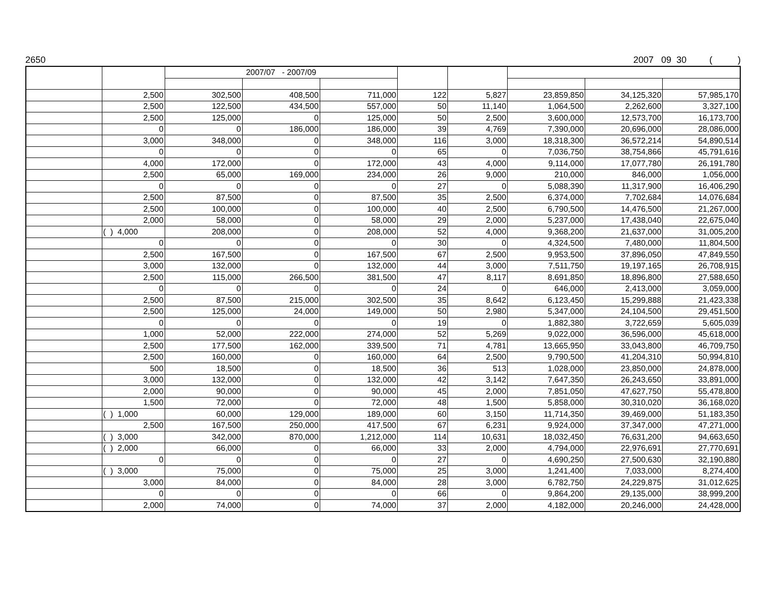2650 2007 09 30 ( )
| | | 2007/07 - 2007/09 | | | | | | | |
| --- | --- | --- | --- | --- | --- | --- | --- | --- | --- |
| | 2,500 | 302,500 | 408,500 | 711,000 | 122 | 5,827 | 23,859,850 | 34,125,320 | 57,985,170 |
| | 2,500 | 122,500 | 434,500 | 557,000 | 50 | 11,140 | 1,064,500 | 2,262,600 | 3,327,100 |
| | 2,500 | 125,000 | 0 | 125,000 | 50 | 2,500 | 3,600,000 | 12,573,700 | 16,173,700 |
| | 0 | 0 | 186,000 | 186,000 | 39 | 4,769 | 7,390,000 | 20,696,000 | 28,086,000 |
| | 3,000 | 348,000 | 0 | 348,000 | 116 | 3,000 | 18,318,300 | 36,572,214 | 54,890,514 |
| | 0 | 0 | 0 | 0 | 65 | 0 | 7,036,750 | 38,754,866 | 45,791,616 |
| | 4,000 | 172,000 | 0 | 172,000 | 43 | 4,000 | 9,114,000 | 17,077,780 | 26,191,780 |
| | 2,500 | 65,000 | 169,000 | 234,000 | 26 | 9,000 | 210,000 | 846,000 | 1,056,000 |
| | 0 | 0 | 0 | 0 | 27 | 0 | 5,088,390 | 11,317,900 | 16,406,290 |
| | 2,500 | 87,500 | 0 | 87,500 | 35 | 2,500 | 6,374,000 | 7,702,684 | 14,076,684 |
| | 2,500 | 100,000 | 0 | 100,000 | 40 | 2,500 | 6,790,500 | 14,476,500 | 21,267,000 |
| | 2,000 | 58,000 | 0 | 58,000 | 29 | 2,000 | 5,237,000 | 17,438,040 | 22,675,040 |
| | ( ) 4,000 | 208,000 | 0 | 208,000 | 52 | 4,000 | 9,368,200 | 21,637,000 | 31,005,200 |
| | 0 | 0 | 0 | 0 | 30 | 0 | 4,324,500 | 7,480,000 | 11,804,500 |
| | 2,500 | 167,500 | 0 | 167,500 | 67 | 2,500 | 9,953,500 | 37,896,050 | 47,849,550 |
| | 3,000 | 132,000 | 0 | 132,000 | 44 | 3,000 | 7,511,750 | 19,197,165 | 26,708,915 |
| | 2,500 | 115,000 | 266,500 | 381,500 | 47 | 8,117 | 8,691,850 | 18,896,800 | 27,588,650 |
| | 0 | 0 | 0 | 0 | 24 | 0 | 646,000 | 2,413,000 | 3,059,000 |
| | 2,500 | 87,500 | 215,000 | 302,500 | 35 | 8,642 | 6,123,450 | 15,299,888 | 21,423,338 |
| | 2,500 | 125,000 | 24,000 | 149,000 | 50 | 2,980 | 5,347,000 | 24,104,500 | 29,451,500 |
| | 0 | 0 | 0 | 0 | 19 | 0 | 1,882,380 | 3,722,659 | 5,605,039 |
| | 1,000 | 52,000 | 222,000 | 274,000 | 52 | 5,269 | 9,022,000 | 36,596,000 | 45,618,000 |
| | 2,500 | 177,500 | 162,000 | 339,500 | 71 | 4,781 | 13,665,950 | 33,043,800 | 46,709,750 |
| | 2,500 | 160,000 | 0 | 160,000 | 64 | 2,500 | 9,790,500 | 41,204,310 | 50,994,810 |
| | 500 | 18,500 | 0 | 18,500 | 36 | 513 | 1,028,000 | 23,850,000 | 24,878,000 |
| | 3,000 | 132,000 | 0 | 132,000 | 42 | 3,142 | 7,647,350 | 26,243,650 | 33,891,000 |
| | 2,000 | 90,000 | 0 | 90,000 | 45 | 2,000 | 7,851,050 | 47,627,750 | 55,478,800 |
| | 1,500 | 72,000 | 0 | 72,000 | 48 | 1,500 | 5,858,000 | 30,310,020 | 36,168,020 |
| | ( ) 1,000 | 60,000 | 129,000 | 189,000 | 60 | 3,150 | 11,714,350 | 39,469,000 | 51,183,350 |
| | 2,500 | 167,500 | 250,000 | 417,500 | 67 | 6,231 | 9,924,000 | 37,347,000 | 47,271,000 |
| | ( ) 3,000 | 342,000 | 870,000 | 1,212,000 | 114 | 10,631 | 18,032,450 | 76,631,200 | 94,663,650 |
| | ( ) 2,000 | 66,000 | 0 | 66,000 | 33 | 2,000 | 4,794,000 | 22,976,691 | 27,770,691 |
| | 0 | 0 | 0 | 0 | 27 | 0 | 4,690,250 | 27,500,630 | 32,190,880 |
| | ( ) 3,000 | 75,000 | 0 | 75,000 | 25 | 3,000 | 1,241,400 | 7,033,000 | 8,274,400 |
| | 3,000 | 84,000 | 0 | 84,000 | 28 | 3,000 | 6,782,750 | 24,229,875 | 31,012,625 |
| | 0 | 0 | 0 | 0 | 66 | 0 | 9,864,200 | 29,135,000 | 38,999,200 |
| | 2,000 | 74,000 | 0 | 74,000 | 37 | 2,000 | 4,182,000 | 20,246,000 | 24,428,000 |